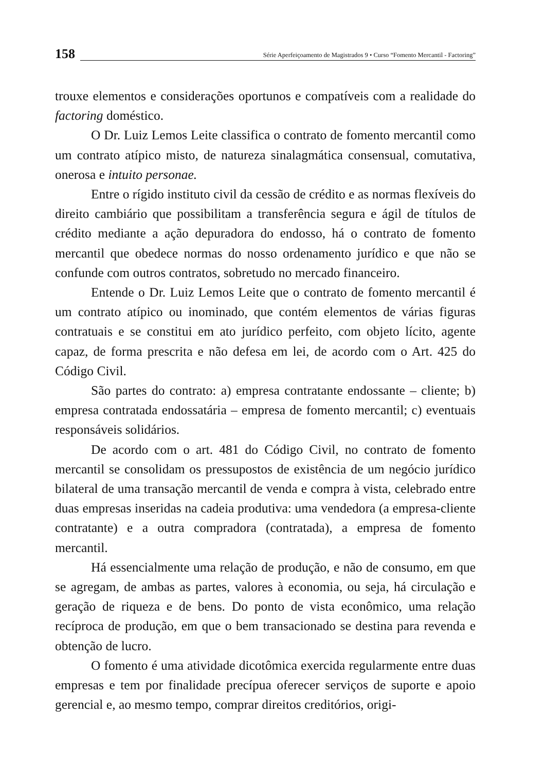158
Série Aperfeiçoamento de Magistrados 9 • Curso “Fomento Mercantil - Factoring”
trouxe elementos e considerações oportunos e compatíveis com a realidade do factoring doméstico.
O Dr. Luiz Lemos Leite classifica o contrato de fomento mercantil como um contrato atípico misto, de natureza sinalagmática consensual, comutativa, onerosa e intuito personae.
Entre o rígido instituto civil da cessão de crédito e as normas flexíveis do direito cambiário que possibilitam a transferência segura e ágil de títulos de crédito mediante a ação depuradora do endosso, há o contrato de fomento mercantil que obedece normas do nosso ordenamento jurídico e que não se confunde com outros contratos, sobretudo no mercado financeiro.
Entende o Dr. Luiz Lemos Leite que o contrato de fomento mercantil é um contrato atípico ou inominado, que contém elementos de várias figuras contratuais e se constitui em ato jurídico perfeito, com objeto lícito, agente capaz, de forma prescrita e não defesa em lei, de acordo com o Art. 425 do Código Civil.
São partes do contrato: a) empresa contratante endossante – cliente; b) empresa contratada endossatária – empresa de fomento mercantil; c) eventuais responsáveis solidários.
De acordo com o art. 481 do Código Civil, no contrato de fomento mercantil se consolidam os pressupostos de existência de um negócio jurídico bilateral de uma transação mercantil de venda e compra à vista, celebrado entre duas empresas inseridas na cadeia produtiva: uma vendedora (a empresa-cliente contratante) e a outra compradora (contratada), a empresa de fomento mercantil.
Há essencialmente uma relação de produção, e não de consumo, em que se agregam, de ambas as partes, valores à economia, ou seja, há circulação e geração de riqueza e de bens. Do ponto de vista econômico, uma relação recíproca de produção, em que o bem transacionado se destina para revenda e obtenção de lucro.
O fomento é uma atividade dicotômica exercida regularmente entre duas empresas e tem por finalidade precípua oferecer serviços de suporte e apoio gerencial e, ao mesmo tempo, comprar direitos creditórios, origi-